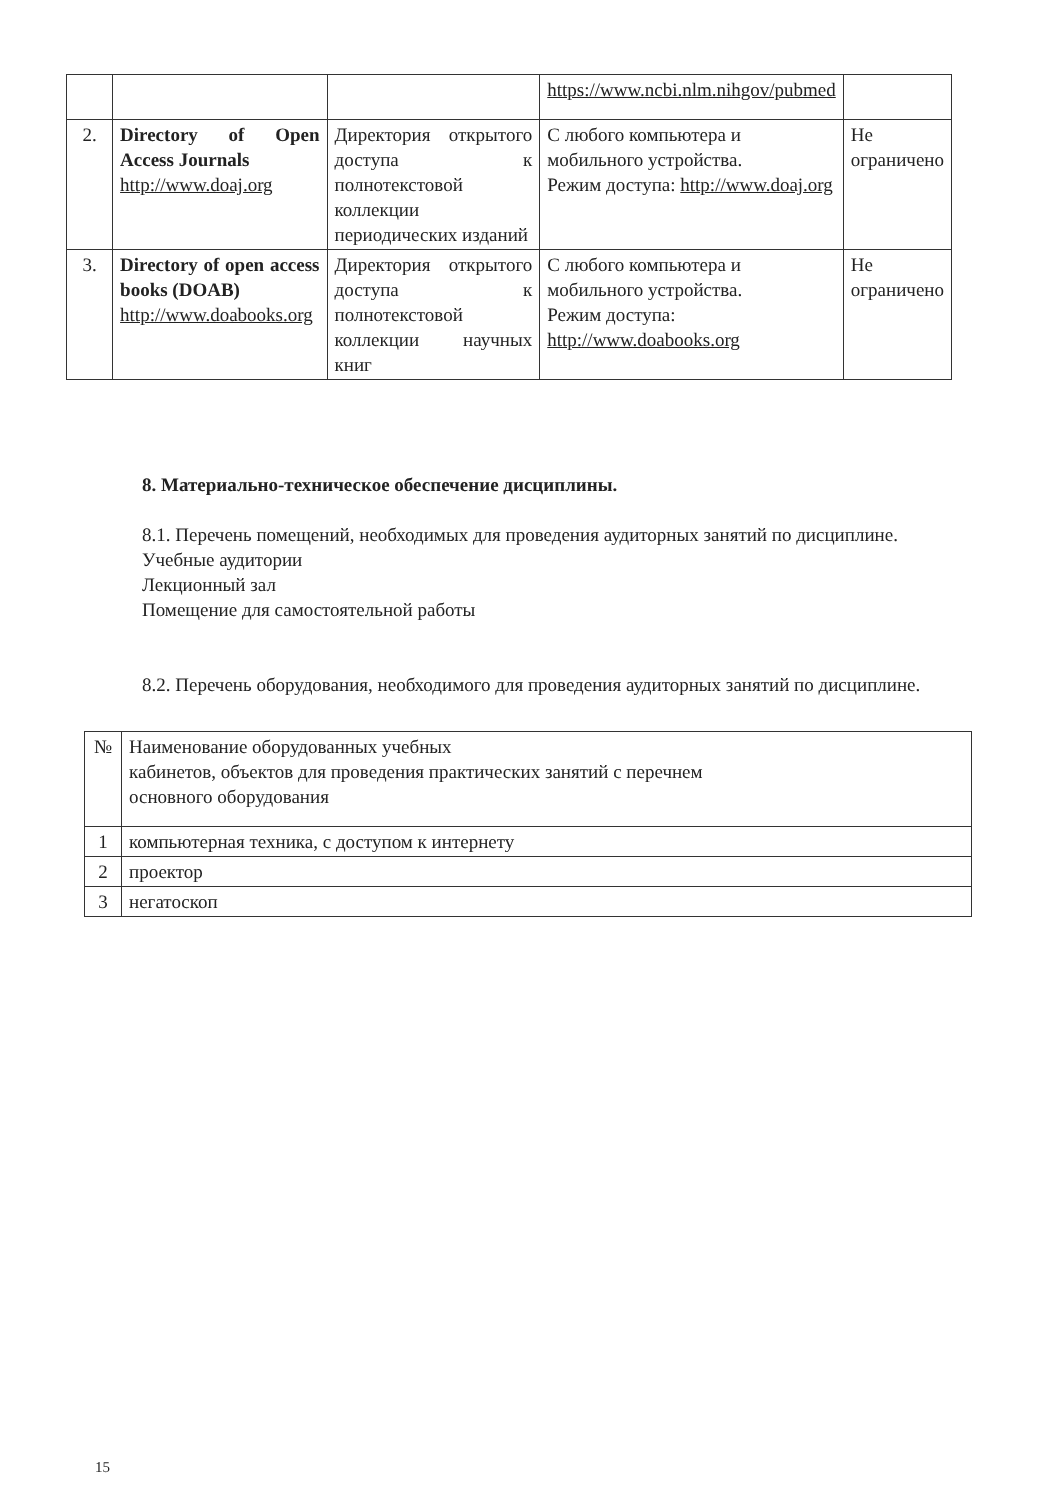| | | | https://www.ncbi.nlm.nihgov/pubmed | |
| 2. | Directory of Open Access Journals http://www.doaj.org | Директория открытого доступа к полнотекстовой коллекции периодических изданий | С любого компьютера и мобильного устройства. Режим доступа: http://www.doaj.org | Не ограничено |
| 3. | Directory of open access books (DOAB) http://www.doabooks.org | Директория открытого доступа к полнотекстовой коллекции научных книг | С любого компьютера и мобильного устройства. Режим доступа: http://www.doabooks.org | Не ограничено |
8. Материально-техническое обеспечение дисциплины.
8.1. Перечень помещений, необходимых для проведения аудиторных занятий по дисциплине.
Учебные аудитории
Лекционный зал
Помещение для самостоятельной работы
8.2. Перечень оборудования, необходимого для проведения аудиторных занятий по дисциплине.
| № | Наименование оборудованных учебных кабинетов, объектов для проведения практических занятий с перечнем основного оборудования |
| 1 | компьютерная техника, с доступом к интернету |
| 2 | проектор |
| 3 | негатоскоп |
15